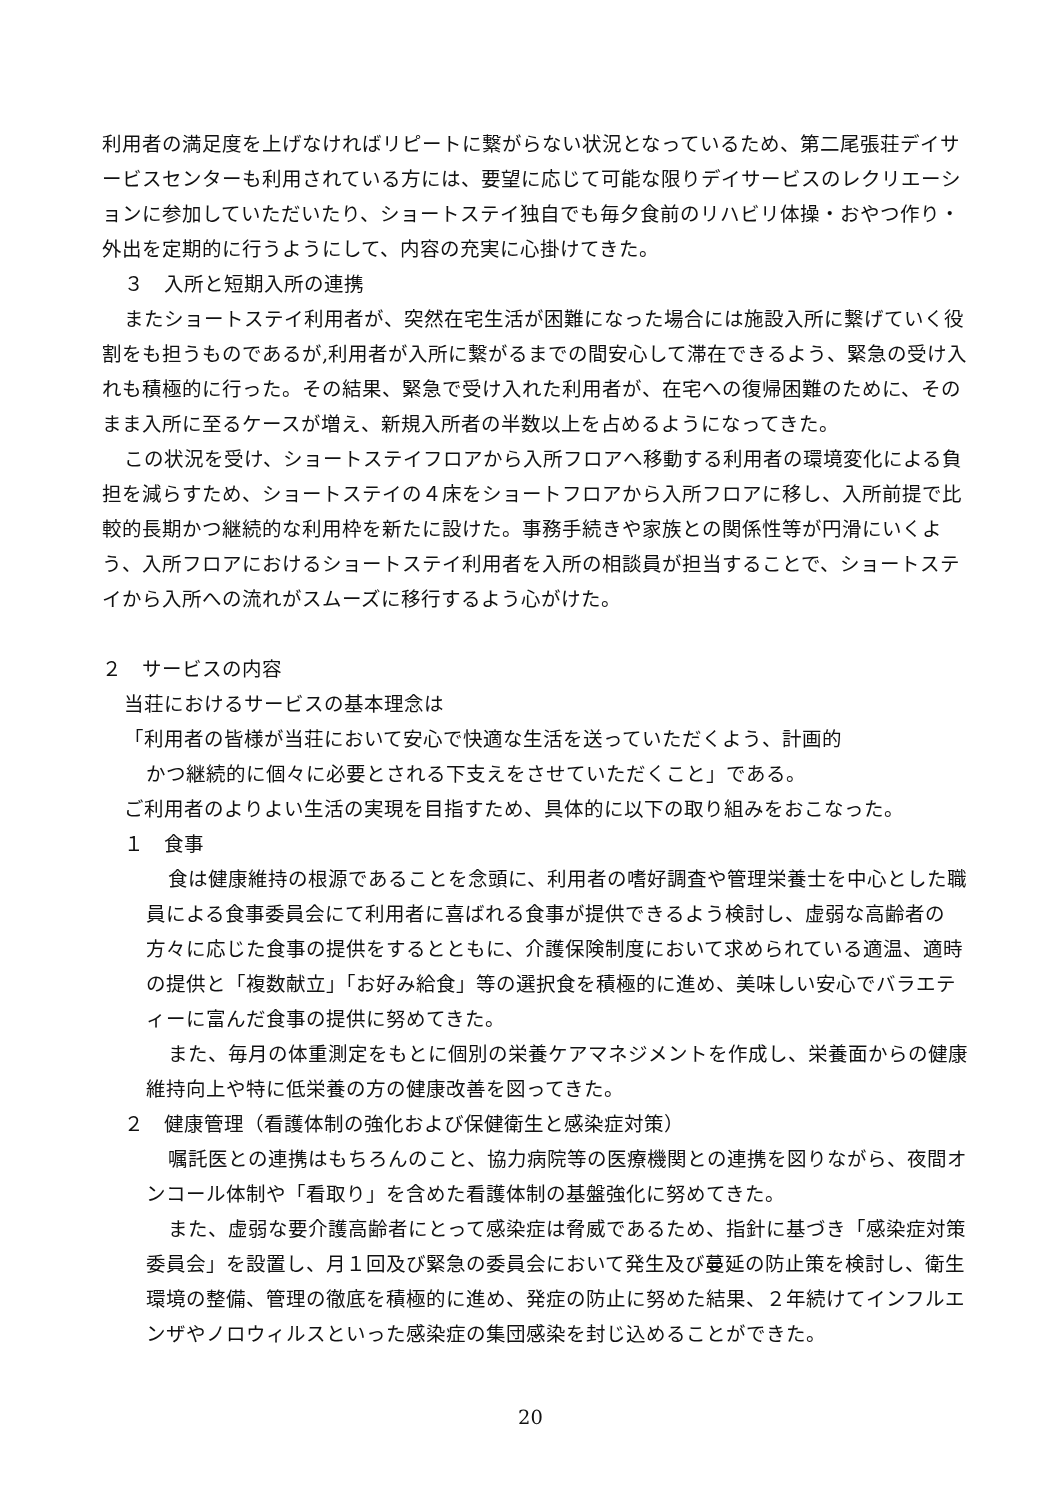利用者の満足度を上げなければリピートに繋がらない状況となっているため、第二尾張荘デイサービスセンターも利用されている方には、要望に応じて可能な限りデイサービスのレクリエーションに参加していただいたり、ショートステイ独自でも毎夕食前のリハビリ体操・おやつ作り・外出を定期的に行うようにして、内容の充実に心掛けてきた。
３　入所と短期入所の連携
またショートステイ利用者が、突然在宅生活が困難になった場合には施設入所に繋げていく役割をも担うものであるが,利用者が入所に繋がるまでの間安心して滞在できるよう、緊急の受け入れも積極的に行った。その結果、緊急で受け入れた利用者が、在宅への復帰困難のために、そのまま入所に至るケースが増え、新規入所者の半数以上を占めるようになってきた。
この状況を受け、ショートステイフロアから入所フロアへ移動する利用者の環境変化による負担を減らすため、ショートステイの４床をショートフロアから入所フロアに移し、入所前提で比較的長期かつ継続的な利用枠を新たに設けた。事務手続きや家族との関係性等が円滑にいくよう、入所フロアにおけるショートステイ利用者を入所の相談員が担当することで、ショートステイから入所への流れがスムーズに移行するよう心がけた。
２　サービスの内容
当荘におけるサービスの基本理念は
「利用者の皆様が当荘において安心で快適な生活を送っていただくよう、計画的
かつ継続的に個々に必要とされる下支えをさせていただくこと」である。
ご利用者のよりよい生活の実現を目指すため、具体的に以下の取り組みをおこなった。
１　食事
食は健康維持の根源であることを念頭に、利用者の嗜好調査や管理栄養士を中心とした職員による食事委員会にて利用者に喜ばれる食事が提供できるよう検討し、虚弱な高齢者の方々に応じた食事の提供をするとともに、介護保険制度において求められている適温、適時の提供と「複数献立」「お好み給食」等の選択食を積極的に進め、美味しい安心でバラエティーに富んだ食事の提供に努めてきた。
また、毎月の体重測定をもとに個別の栄養ケアマネジメントを作成し、栄養面からの健康維持向上や特に低栄養の方の健康改善を図ってきた。
２　健康管理（看護体制の強化および保健衛生と感染症対策）
嘱託医との連携はもちろんのこと、協力病院等の医療機関との連携を図りながら、夜間オンコール体制や「看取り」を含めた看護体制の基盤強化に努めてきた。
また、虚弱な要介護高齢者にとって感染症は脅威であるため、指針に基づき「感染症対策委員会」を設置し、月１回及び緊急の委員会において発生及び蔓延の防止策を検討し、衛生環境の整備、管理の徹底を積極的に進め、発症の防止に努めた結果、２年続けてインフルエンザやノロウィルスといった感染症の集団感染を封じ込めることができた。
20